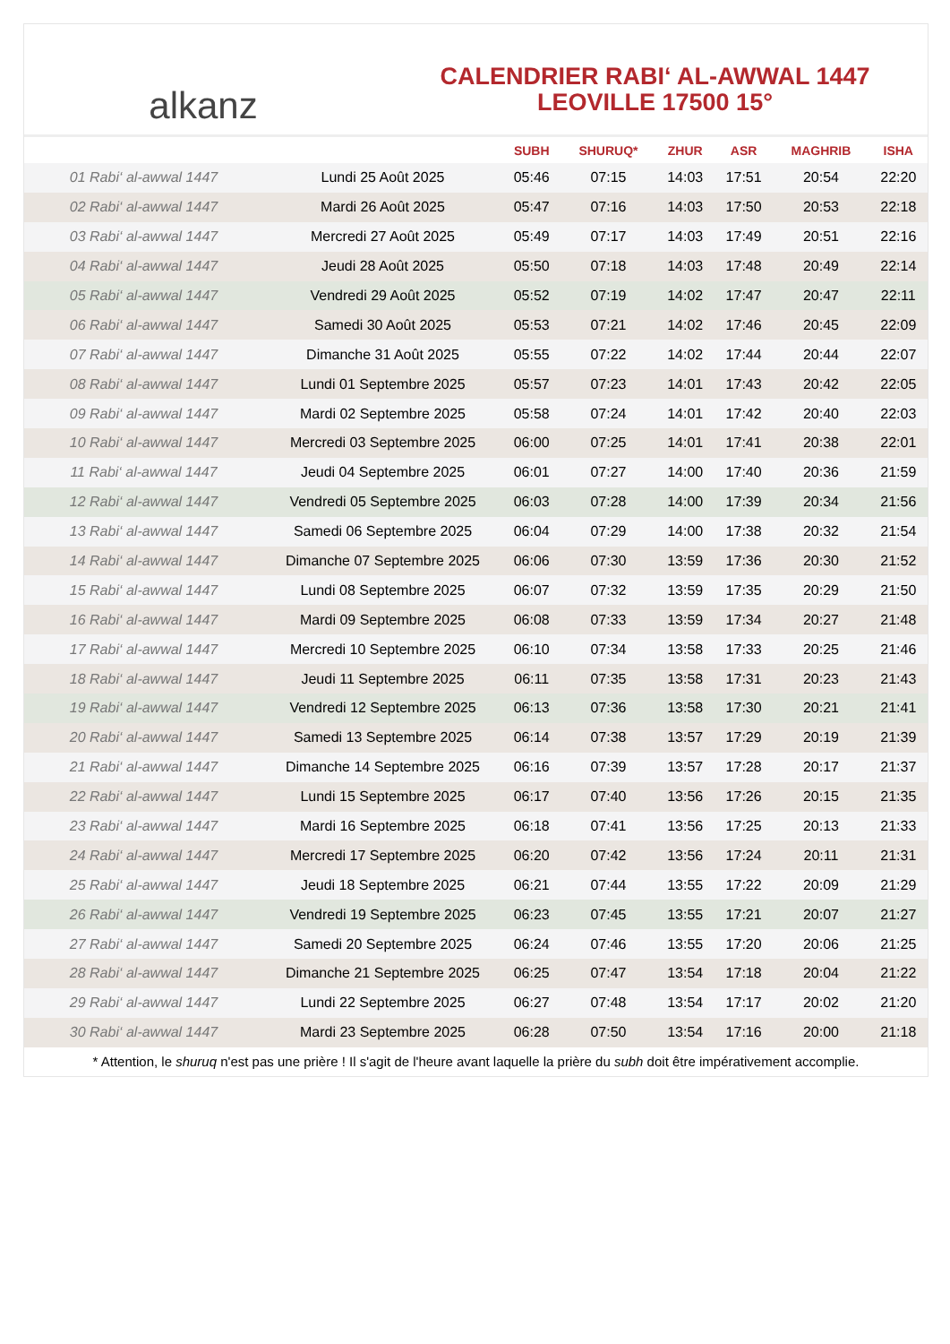alkanz
CALENDRIER RABI‘ AL-AWWAL 1447
LEOVILLE 17500 15°
| | | SUBH | SHURUQ* | ZHUR | ASR | MAGHRIB | ISHA |
| --- | --- | --- | --- | --- | --- | --- | --- |
| 01 Rabi‘ al-awwal 1447 | Lundi 25 Août 2025 | 05:46 | 07:15 | 14:03 | 17:51 | 20:54 | 22:20 |
| 02 Rabi‘ al-awwal 1447 | Mardi 26 Août 2025 | 05:47 | 07:16 | 14:03 | 17:50 | 20:53 | 22:18 |
| 03 Rabi‘ al-awwal 1447 | Mercredi 27 Août 2025 | 05:49 | 07:17 | 14:03 | 17:49 | 20:51 | 22:16 |
| 04 Rabi‘ al-awwal 1447 | Jeudi 28 Août 2025 | 05:50 | 07:18 | 14:03 | 17:48 | 20:49 | 22:14 |
| 05 Rabi‘ al-awwal 1447 | Vendredi 29 Août 2025 | 05:52 | 07:19 | 14:02 | 17:47 | 20:47 | 22:11 |
| 06 Rabi‘ al-awwal 1447 | Samedi 30 Août 2025 | 05:53 | 07:21 | 14:02 | 17:46 | 20:45 | 22:09 |
| 07 Rabi‘ al-awwal 1447 | Dimanche 31 Août 2025 | 05:55 | 07:22 | 14:02 | 17:44 | 20:44 | 22:07 |
| 08 Rabi‘ al-awwal 1447 | Lundi 01 Septembre 2025 | 05:57 | 07:23 | 14:01 | 17:43 | 20:42 | 22:05 |
| 09 Rabi‘ al-awwal 1447 | Mardi 02 Septembre 2025 | 05:58 | 07:24 | 14:01 | 17:42 | 20:40 | 22:03 |
| 10 Rabi‘ al-awwal 1447 | Mercredi 03 Septembre 2025 | 06:00 | 07:25 | 14:01 | 17:41 | 20:38 | 22:01 |
| 11 Rabi‘ al-awwal 1447 | Jeudi 04 Septembre 2025 | 06:01 | 07:27 | 14:00 | 17:40 | 20:36 | 21:59 |
| 12 Rabi‘ al-awwal 1447 | Vendredi 05 Septembre 2025 | 06:03 | 07:28 | 14:00 | 17:39 | 20:34 | 21:56 |
| 13 Rabi‘ al-awwal 1447 | Samedi 06 Septembre 2025 | 06:04 | 07:29 | 14:00 | 17:38 | 20:32 | 21:54 |
| 14 Rabi‘ al-awwal 1447 | Dimanche 07 Septembre 2025 | 06:06 | 07:30 | 13:59 | 17:36 | 20:30 | 21:52 |
| 15 Rabi‘ al-awwal 1447 | Lundi 08 Septembre 2025 | 06:07 | 07:32 | 13:59 | 17:35 | 20:29 | 21:50 |
| 16 Rabi‘ al-awwal 1447 | Mardi 09 Septembre 2025 | 06:08 | 07:33 | 13:59 | 17:34 | 20:27 | 21:48 |
| 17 Rabi‘ al-awwal 1447 | Mercredi 10 Septembre 2025 | 06:10 | 07:34 | 13:58 | 17:33 | 20:25 | 21:46 |
| 18 Rabi‘ al-awwal 1447 | Jeudi 11 Septembre 2025 | 06:11 | 07:35 | 13:58 | 17:31 | 20:23 | 21:43 |
| 19 Rabi‘ al-awwal 1447 | Vendredi 12 Septembre 2025 | 06:13 | 07:36 | 13:58 | 17:30 | 20:21 | 21:41 |
| 20 Rabi‘ al-awwal 1447 | Samedi 13 Septembre 2025 | 06:14 | 07:38 | 13:57 | 17:29 | 20:19 | 21:39 |
| 21 Rabi‘ al-awwal 1447 | Dimanche 14 Septembre 2025 | 06:16 | 07:39 | 13:57 | 17:28 | 20:17 | 21:37 |
| 22 Rabi‘ al-awwal 1447 | Lundi 15 Septembre 2025 | 06:17 | 07:40 | 13:56 | 17:26 | 20:15 | 21:35 |
| 23 Rabi‘ al-awwal 1447 | Mardi 16 Septembre 2025 | 06:18 | 07:41 | 13:56 | 17:25 | 20:13 | 21:33 |
| 24 Rabi‘ al-awwal 1447 | Mercredi 17 Septembre 2025 | 06:20 | 07:42 | 13:56 | 17:24 | 20:11 | 21:31 |
| 25 Rabi‘ al-awwal 1447 | Jeudi 18 Septembre 2025 | 06:21 | 07:44 | 13:55 | 17:22 | 20:09 | 21:29 |
| 26 Rabi‘ al-awwal 1447 | Vendredi 19 Septembre 2025 | 06:23 | 07:45 | 13:55 | 17:21 | 20:07 | 21:27 |
| 27 Rabi‘ al-awwal 1447 | Samedi 20 Septembre 2025 | 06:24 | 07:46 | 13:55 | 17:20 | 20:06 | 21:25 |
| 28 Rabi‘ al-awwal 1447 | Dimanche 21 Septembre 2025 | 06:25 | 07:47 | 13:54 | 17:18 | 20:04 | 21:22 |
| 29 Rabi‘ al-awwal 1447 | Lundi 22 Septembre 2025 | 06:27 | 07:48 | 13:54 | 17:17 | 20:02 | 21:20 |
| 30 Rabi‘ al-awwal 1447 | Mardi 23 Septembre 2025 | 06:28 | 07:50 | 13:54 | 17:16 | 20:00 | 21:18 |
* Attention, le shuruq n'est pas une prière ! Il s'agit de l'heure avant laquelle la prière du subh doit être impérativement accomplie.